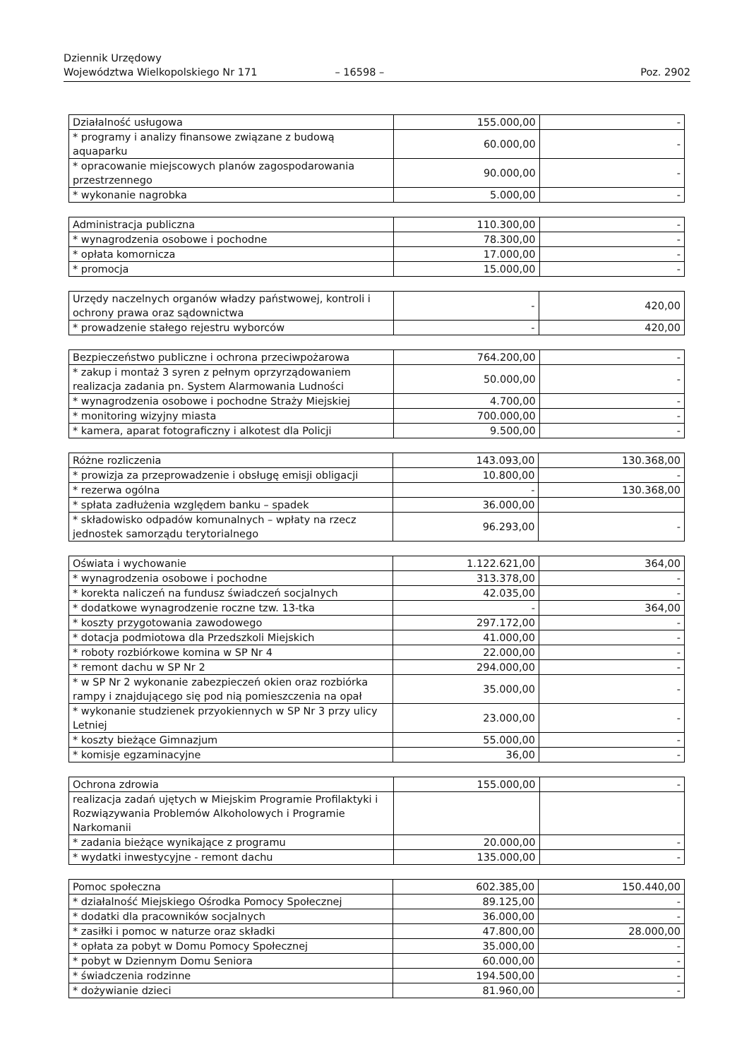Dziennik Urzędowy
Województwa Wielkopolskiego Nr 171 – 16598 – Poz. 2902
| Działalność usługowa | 155.000,00 | - |
| * programy i analizy finansowe związane z budową aquaparku | 60.000,00 | - |
| * opracowanie miejscowych planów zagospodarowania przestrzennego | 90.000,00 | - |
| * wykonanie nagrobka | 5.000,00 | - |
| Administracja publiczna | 110.300,00 | - |
| * wynagrodzenia osobowe i pochodne | 78.300,00 | - |
| * opłata komornicza | 17.000,00 | - |
| * promocja | 15.000,00 | - |
| Urzędy naczelnych organów władzy państwowej, kontroli i ochrony prawa oraz sądownictwa | - | 420,00 |
| * prowadzenie stałego rejestru wyborców | - | 420,00 |
| Bezpieczeństwo publiczne i ochrona przeciwpożarowa | 764.200,00 | - |
| * zakup i montaż 3 syren z pełnym oprzyrządowaniem realizacja zadania pn. System Alarmowania Ludności | 50.000,00 | - |
| * wynagrodzenia osobowe i pochodne Straży Miejskiej | 4.700,00 | - |
| * monitoring wizyjny miasta | 700.000,00 | - |
| * kamera, aparat fotograficzny i alkotest dla Policji | 9.500,00 | - |
| Różne rozliczenia | 143.093,00 | 130.368,00 |
| * prowizja za przeprowadzenie i obsługę emisji obligacji | 10.800,00 | - |
| * rezerwa ogólna | - | 130.368,00 |
| * spłata zadłużenia względem banku – spadek | 36.000,00 | |
| * składowisko odpadów komunalnych – wpłaty na rzecz jednostek samorządu terytorialnego | 96.293,00 | - |
| Oświata i wychowanie | 1.122.621,00 | 364,00 |
| * wynagrodzenia osobowe i pochodne | 313.378,00 | - |
| * korekta naliczeń na fundusz świadczeń socjalnych | 42.035,00 | - |
| * dodatkowe wynagrodzenie roczne tzw. 13-tka | - | 364,00 |
| * koszty przygotowania zawodowego | 297.172,00 | - |
| * dotacja podmiotowa dla Przedszkoli Miejskich | 41.000,00 | - |
| * roboty rozbiórkowe komina w SP Nr 4 | 22.000,00 | - |
| * remont dachu w SP Nr 2 | 294.000,00 | - |
| * w SP Nr 2 wykonanie zabezpieczeń okien oraz rozbiórka rampy i znajdującego się pod nią pomieszczenia na opał | 35.000,00 | - |
| * wykonanie studzienek przyokiennych w SP Nr 3 przy ulicy Letniej | 23.000,00 | - |
| * koszty bieżące Gimnazjum | 55.000,00 | - |
| * komisje egzaminacyjne | 36,00 | - |
| Ochrona zdrowia | 155.000,00 | - |
| realizacja zadań ujętych w Miejskim Programie Profilaktyki i Rozwiązywania Problemów Alkoholowych i Programie Narkomanii | | |
| * zadania bieżące wynikające z programu | 20.000,00 | - |
| * wydatki inwestycyjne - remont dachu | 135.000,00 | - |
| Pomoc społeczna | 602.385,00 | 150.440,00 |
| * działalność Miejskiego Ośrodka Pomocy Społecznej | 89.125,00 | - |
| * dodatki dla pracowników socjalnych | 36.000,00 | - |
| * zasiłki i pomoc w naturze oraz składki | 47.800,00 | 28.000,00 |
| * opłata za pobyt w Domu Pomocy Społecznej | 35.000,00 | - |
| * pobyt w Dziennym Domu Seniora | 60.000,00 | - |
| * świadczenia rodzinne | 194.500,00 | - |
| * dożywianie dzieci | 81.960,00 | - |